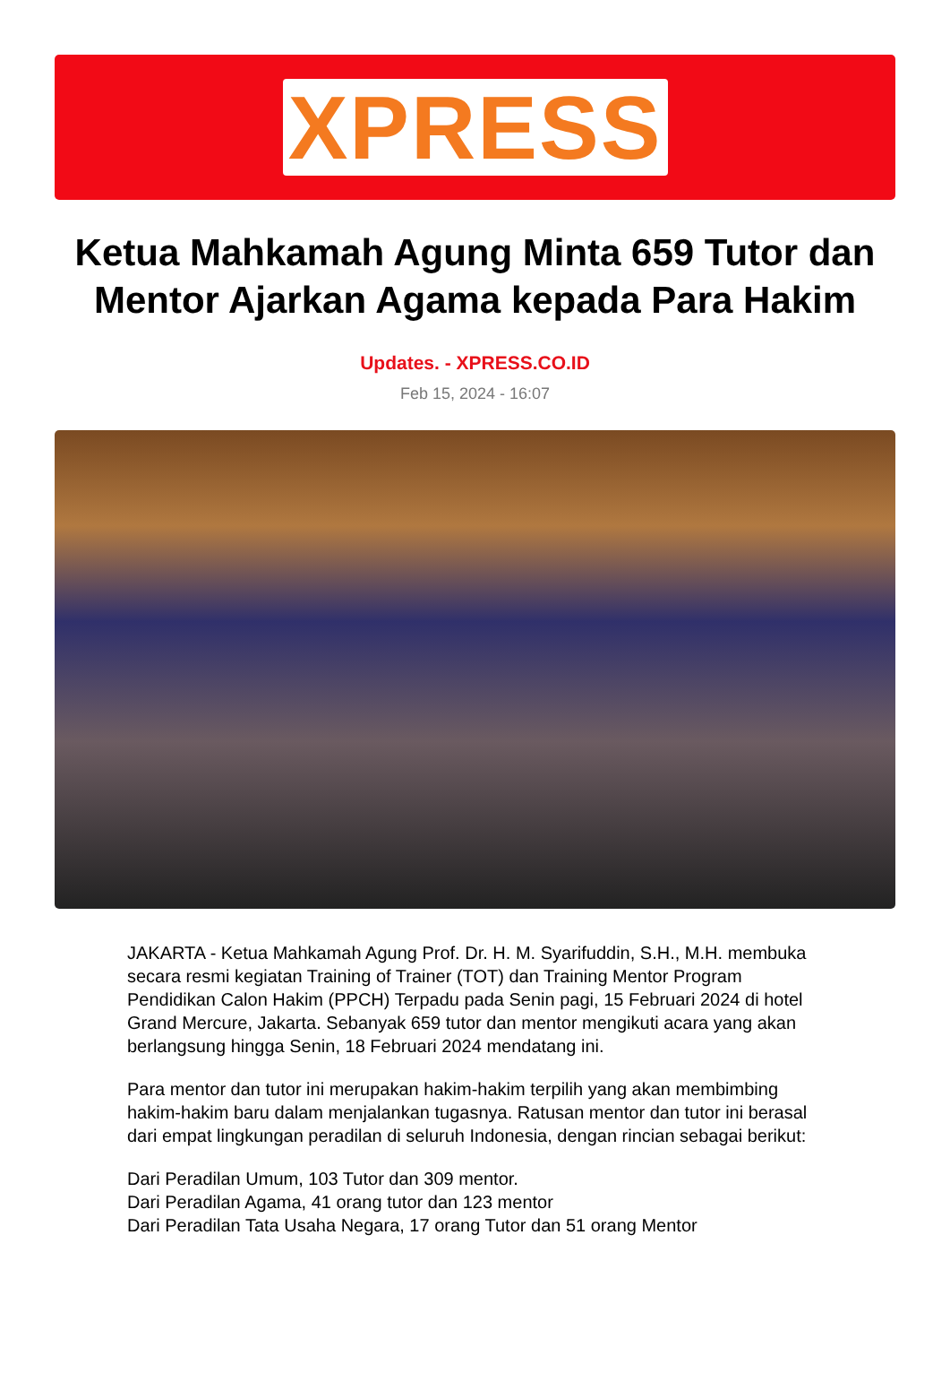XPRESS
Ketua Mahkamah Agung Minta 659 Tutor dan Mentor Ajarkan Agama kepada Para Hakim
Updates. - XPRESS.CO.ID
Feb 15, 2024 - 16:07
JAKARTA - Ketua Mahkamah Agung Prof. Dr. H. M. Syarifuddin, S.H., M.H. membuka secara resmi kegiatan Training of Trainer (TOT) dan Training Mentor Program Pendidikan Calon Hakim (PPCH) Terpadu pada Senin pagi, 15 Februari 2024 di hotel Grand Mercure, Jakarta. Sebanyak 659 tutor dan mentor mengikuti acara yang akan berlangsung hingga Senin, 18 Februari 2024 mendatang ini.
Para mentor dan tutor ini merupakan hakim-hakim terpilih yang akan membimbing hakim-hakim baru dalam menjalankan tugasnya. Ratusan mentor dan tutor ini berasal dari empat lingkungan peradilan di seluruh Indonesia, dengan rincian sebagai berikut:
Dari Peradilan Umum, 103 Tutor dan 309 mentor.
Dari Peradilan Agama, 41 orang tutor dan 123 mentor
Dari Peradilan Tata Usaha Negara, 17 orang Tutor dan 51 orang Mentor